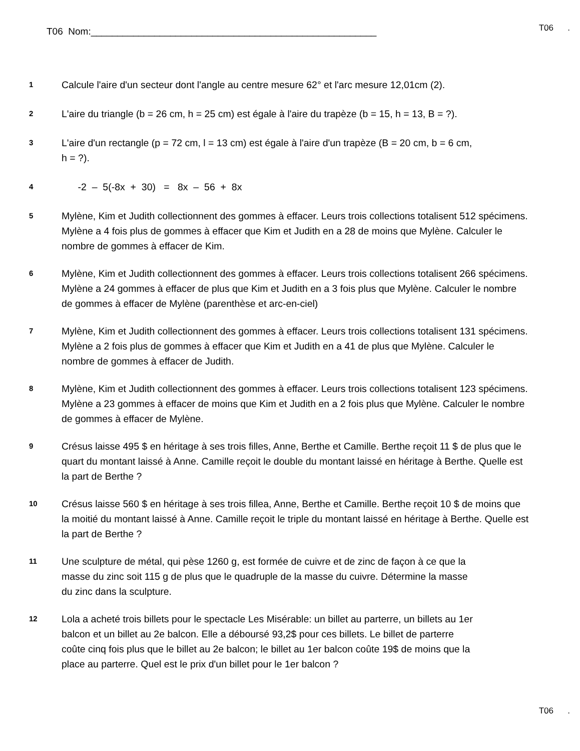T06 Nom:______________________________________________________ T06 .
1 Calcule l'aire d'un secteur dont l'angle au centre mesure 62° et l'arc mesure 12,01cm (2).
2 L'aire du triangle (b = 26 cm, h = 25 cm) est égale à l'aire du trapèze (b = 15, h = 13, B = ?).
3 L'aire d'un rectangle (p = 72 cm, l = 13 cm) est égale à l'aire d'un trapèze (B = 20 cm, b = 6 cm, h = ?).
4 -2 – 5(-8x + 30) = 8x – 56 + 8x
5 Mylène, Kim et Judith collectionnent des gommes à effacer. Leurs trois collections totalisent 512 spécimens. Mylène a 4 fois plus de gommes à effacer que Kim et Judith en a 28 de moins que Mylène. Calculer le nombre de gommes à effacer de Kim.
6 Mylène, Kim et Judith collectionnent des gommes à effacer. Leurs trois collections totalisent 266 spécimens. Mylène a 24 gommes à effacer de plus que Kim et Judith en a 3 fois plus que Mylène. Calculer le nombre de gommes à effacer de Mylène (parenthèse et arc-en-ciel)
7 Mylène, Kim et Judith collectionnent des gommes à effacer. Leurs trois collections totalisent 131 spécimens. Mylène a 2 fois plus de gommes à effacer que Kim et Judith en a 41 de plus que Mylène. Calculer le nombre de gommes à effacer de Judith.
8 Mylène, Kim et Judith collectionnent des gommes à effacer. Leurs trois collections totalisent 123 spécimens. Mylène a 23 gommes à effacer de moins que Kim et Judith en a 2 fois plus que Mylène. Calculer le nombre de gommes à effacer de Mylène.
9 Crésus laisse 495 $ en héritage à ses trois filles, Anne, Berthe et Camille. Berthe reçoit 11 $ de plus que le quart du montant laissé à Anne. Camille reçoit le double du montant laissé en héritage à Berthe. Quelle est la part de Berthe ?
10 Crésus laisse 560 $ en héritage à ses trois fillea, Anne, Berthe et Camille. Berthe reçoit 10 $ de moins que la moitié du montant laissé à Anne. Camille reçoit le triple du montant laissé en héritage à Berthe. Quelle est la part de Berthe ?
11 Une sculpture de métal, qui pèse 1260 g, est formée de cuivre et de zinc de façon à ce que la masse du zinc soit 115 g de plus que le quadruple de la masse du cuivre. Détermine la masse du zinc dans la sculpture.
12 Lola a acheté trois billets pour le spectacle Les Misérable: un billet au parterre, un billets au 1er balcon et un billet au 2e balcon. Elle a déboursé 93,2$ pour ces billets. Le billet de parterre coûte cinq fois plus que le billet au 2e balcon; le billet au 1er balcon coûte 19$ de moins que la place au parterre. Quel est le prix d'un billet pour le 1er balcon ?
T06 .